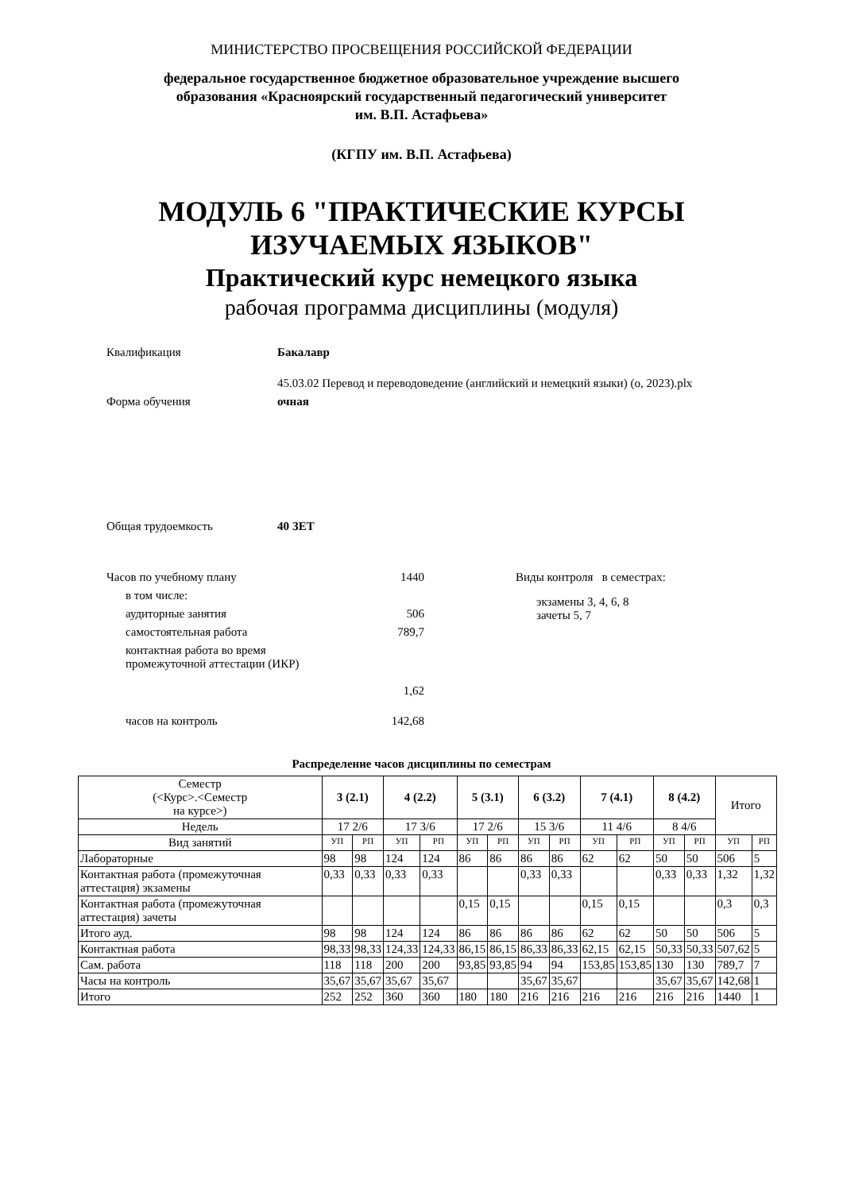МИНИСТЕРСТВО ПРОСВЕЩЕНИЯ РОССИЙСКОЙ ФЕДЕРАЦИИ
федеральное государственное бюджетное образовательное учреждение высшего
образования «Красноярский государственный педагогический университет
им. В.П. Астафьева»
(КГПУ им. В.П. Астафьева)
МОДУЛЬ 6 "ПРАКТИЧЕСКИЕ КУРСЫ
ИЗУЧАЕМЫХ ЯЗЫКОВ"
Практический курс немецкого языка
рабочая программа дисциплины (модуля)
Квалификация Бакалавр
45.03.02 Перевод и переводоведение (английский и немецкий языки) (о, 2023).plx
Форма обучения очная
Общая трудоемкость 40 ЗЕТ
| Часов по учебному плану | | 1440 |
| | в том числе: | |
| | аудиторные занятия | 506 |
| | самостоятельная работа | 789,7 |
| | контактная работа во время промежуточной аттестации (ИКР) | |
| | | 1,62 |
| | часов на контроль | 142,68 |
Виды контроля в семестрах:
экзамены 3, 4, 6, 8
зачеты 5, 7
Распределение часов дисциплины по семестрам
| Семестр (<Курс>.<Семестр на курсе>) | 3 (2.1) | | 4 (2.2) | | 5 (3.1) | | 6 (3.2) | | 7 (4.1) | | 8 (4.2) | | Итого | |
| Недель | 17 2/6 | | 17 3/6 | | 17 2/6 | | 15 3/6 | | 11 4/6 | | 8 4/6 | | | |
| Вид занятий | УП | РП | УП | РП | УП | РП | УП | РП | УП | РП | УП | РП | УП | РП |
| Лабораторные | 98 | 98 | 124 | 124 | 86 | 86 | 86 | 86 | 62 | 62 | 50 | 50 | 506 | 5 |
| Контактная работа (промежуточная аттестация) экзамены | 0,33 | 0,33 | 0,33 | 0,33 | | | 0,33 | 0,33 | | | 0,33 | 0,33 | 1,32 | 1,32 |
| Контактная работа (промежуточная аттестация) зачеты | | | | | 0,15 | 0,15 | | | 0,15 | 0,15 | | | 0,3 | 0,3 |
| Итого ауд. | 98 | 98 | 124 | 124 | 86 | 86 | 86 | 86 | 62 | 62 | 50 | 50 | 506 | 5 |
| Контактная работа | 98,33 | 98,33 | 124,33 | 124,33 | 86,15 | 86,15 | 86,33 | 86,33 | 62,15 | 62,15 | 50,33 | 50,33 | 507,62 | 5 |
| Сам. работа | 118 | 118 | 200 | 200 | 93,85 | 93,85 | 94 | 94 | 153,85 | 153,85 | 130 | 130 | 789,7 | 7 |
| Часы на контроль | 35,67 | 35,67 | 35,67 | 35,67 | | | 35,67 | 35,67 | | | 35,67 | 35,67 | 142,68 | 1 |
| Итого | 252 | 252 | 360 | 360 | 180 | 180 | 216 | 216 | 216 | 216 | 216 | 216 | 1440 | 1 |